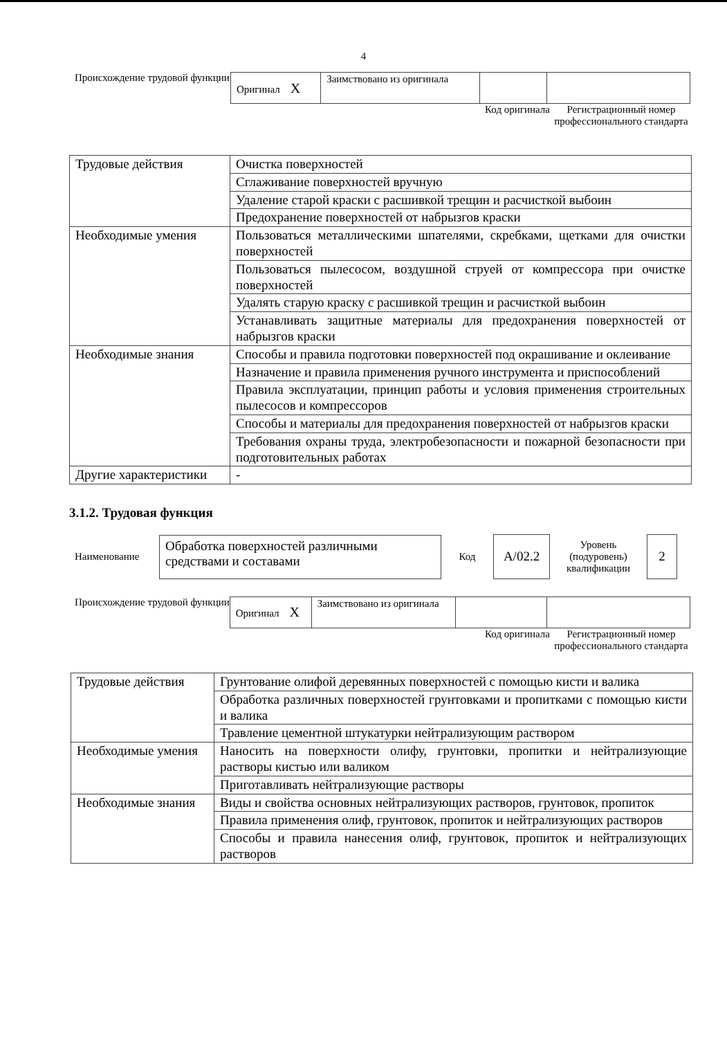4
Происхождение трудовой функции
| Оригинал X | Заимствовано из оригинала | | |
Код оригинала
Регистрационный номер профессионального стандарта
| Трудовые действия | Очистка поверхностей |
| | Сглаживание поверхностей вручную |
| | Удаление старой краски с расшивкой трещин и расчисткой выбоин |
| | Предохранение поверхностей от набрызгов краски |
| Необходимые умения | Пользоваться металлическими шпателями, скребками, щетками для очистки поверхностей |
| | Пользоваться пылесосом, воздушной струей от компрессора при очистке поверхностей |
| | Удалять старую краску с расшивкой трещин и расчисткой выбоин |
| | Устанавливать защитные материалы для предохранения поверхностей от набрызгов краски |
| Необходимые знания | Способы и правила подготовки поверхностей под окрашивание и оклеивание |
| | Назначение и правила применения ручного инструмента и приспособлений |
| | Правила эксплуатации, принцип работы и условия применения строительных пылесосов и компрессоров |
| | Способы и материалы для предохранения поверхностей от набрызгов краски |
| | Требования охраны труда, электробезопасности и пожарной безопасности при подготовительных работах |
| Другие характеристики | - |
3.1.2. Трудовая функция
Наименование
Обработка поверхностей различными средствами и составами
Код
А/02.2
Уровень (подуровень) квалификации
2
Происхождение трудовой функции
| Оригинал X | Заимствовано из оригинала | | |
Код оригинала
Регистрационный номер профессионального стандарта
| Трудовые действия | Грунтование олифой деревянных поверхностей с помощью кисти и валика |
| | Обработка различных поверхностей грунтовками и пропитками с помощью кисти и валика |
| | Травление цементной штукатурки нейтрализующим раствором |
| Необходимые умения | Наносить на поверхности олифу, грунтовки, пропитки и нейтрализующие растворы кистью или валиком |
| | Приготавливать нейтрализующие растворы |
| Необходимые знания | Виды и свойства основных нейтрализующих растворов, грунтовок, пропиток |
| | Правила применения олиф, грунтовок, пропиток и нейтрализующих растворов |
| | Способы и правила нанесения олиф, грунтовок, пропиток и нейтрализующих растворов |